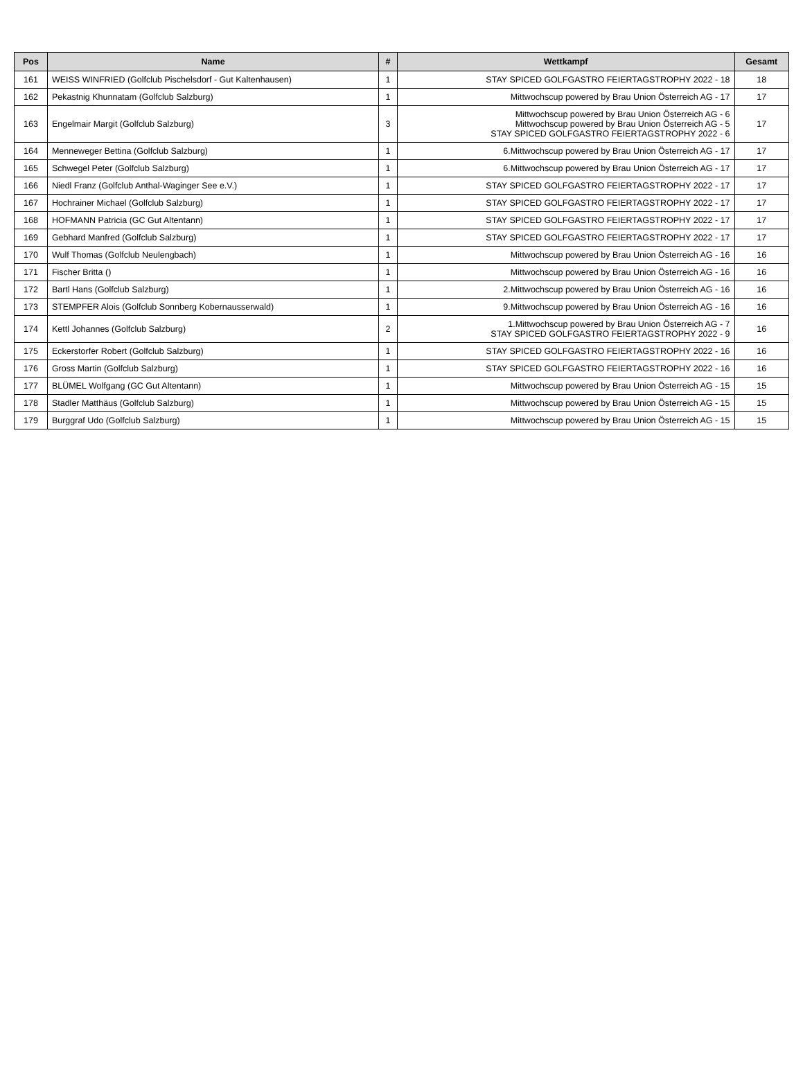| Pos | Name | # | Wettkampf | Gesamt |
| --- | --- | --- | --- | --- |
| 161 | WEISS WINFRIED (Golfclub Pischelsdorf - Gut Kaltenhausen) | 1 | STAY SPICED GOLFGASTRO FEIERTAGSTROPHY 2022 - 18 | 18 |
| 162 | Pekastnig Khunnatam (Golfclub Salzburg) | 1 | Mittwochscup powered by Brau Union Österreich AG - 17 | 17 |
| 163 | Engelmair Margit (Golfclub Salzburg) | 3 | Mittwochscup powered by Brau Union Österreich AG - 6 Mittwochscup powered by Brau Union Österreich AG - 5 STAY SPICED GOLFGASTRO FEIERTAGSTROPHY 2022 - 6 | 17 |
| 164 | Menneweger Bettina (Golfclub Salzburg) | 1 | 6.Mittwochscup powered by Brau Union Österreich AG - 17 | 17 |
| 165 | Schwegel Peter (Golfclub Salzburg) | 1 | 6.Mittwochscup powered by Brau Union Österreich AG - 17 | 17 |
| 166 | Niedl Franz (Golfclub Anthal-Waginger See e.V.) | 1 | STAY SPICED GOLFGASTRO FEIERTAGSTROPHY 2022 - 17 | 17 |
| 167 | Hochrainer Michael (Golfclub Salzburg) | 1 | STAY SPICED GOLFGASTRO FEIERTAGSTROPHY 2022 - 17 | 17 |
| 168 | HOFMANN Patricia (GC Gut Altentann) | 1 | STAY SPICED GOLFGASTRO FEIERTAGSTROPHY 2022 - 17 | 17 |
| 169 | Gebhard Manfred (Golfclub Salzburg) | 1 | STAY SPICED GOLFGASTRO FEIERTAGSTROPHY 2022 - 17 | 17 |
| 170 | Wulf Thomas (Golfclub Neulengbach) | 1 | Mittwochscup powered by Brau Union Österreich AG - 16 | 16 |
| 171 | Fischer Britta () | 1 | Mittwochscup powered by Brau Union Österreich AG - 16 | 16 |
| 172 | Bartl Hans (Golfclub Salzburg) | 1 | 2.Mittwochscup powered by Brau Union Österreich AG - 16 | 16 |
| 173 | STEMPFER Alois (Golfclub Sonnberg Kobernausserwald) | 1 | 9.Mittwochscup powered by Brau Union Österreich AG - 16 | 16 |
| 174 | Kettl Johannes (Golfclub Salzburg) | 2 | 1.Mittwochscup powered by Brau Union Österreich AG - 7 STAY SPICED GOLFGASTRO FEIERTAGSTROPHY 2022 - 9 | 16 |
| 175 | Eckerstorfer Robert (Golfclub Salzburg) | 1 | STAY SPICED GOLFGASTRO FEIERTAGSTROPHY 2022 - 16 | 16 |
| 176 | Gross Martin (Golfclub Salzburg) | 1 | STAY SPICED GOLFGASTRO FEIERTAGSTROPHY 2022 - 16 | 16 |
| 177 | BLÜMEL Wolfgang (GC Gut Altentann) | 1 | Mittwochscup powered by Brau Union Österreich AG - 15 | 15 |
| 178 | Stadler Matthäus (Golfclub Salzburg) | 1 | Mittwochscup powered by Brau Union Österreich AG - 15 | 15 |
| 179 | Burggraf Udo (Golfclub Salzburg) | 1 | Mittwochscup powered by Brau Union Österreich AG - 15 | 15 |